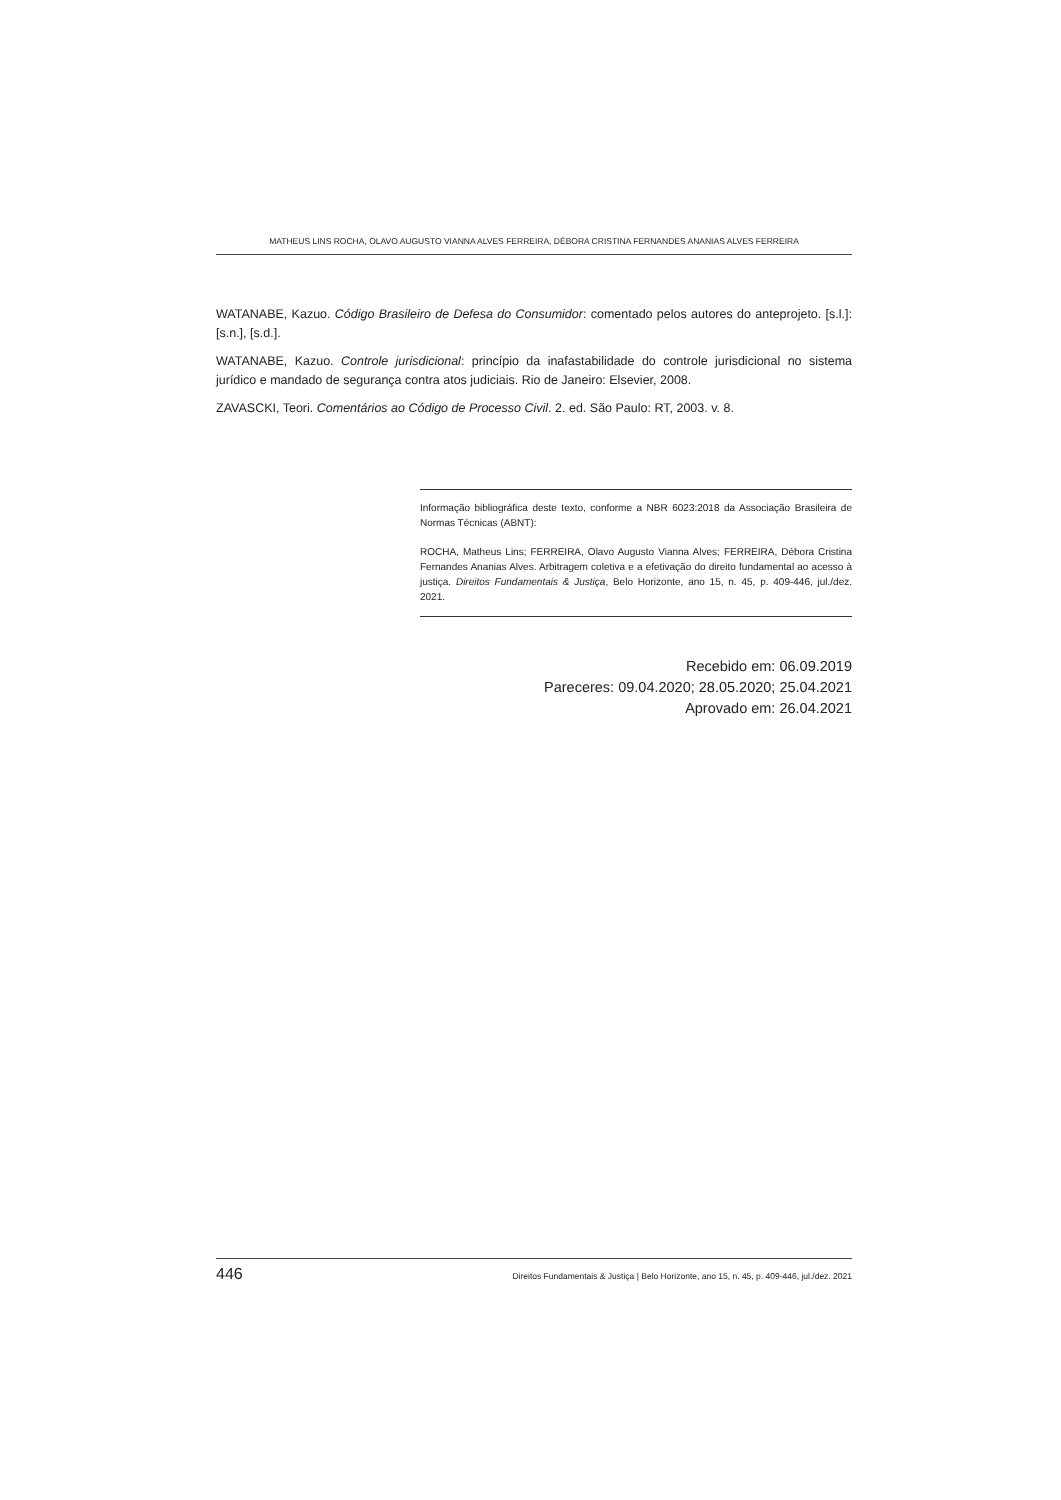MATHEUS LINS ROCHA, OLAVO AUGUSTO VIANNA ALVES FERREIRA, DÉBORA CRISTINA FERNANDES ANANIAS ALVES FERREIRA
WATANABE, Kazuo. Código Brasileiro de Defesa do Consumidor: comentado pelos autores do anteprojeto. [s.l.]: [s.n.], [s.d.].
WATANABE, Kazuo. Controle jurisdicional: princípio da inafastabilidade do controle jurisdicional no sistema jurídico e mandado de segurança contra atos judiciais. Rio de Janeiro: Elsevier, 2008.
ZAVASCKI, Teori. Comentários ao Código de Processo Civil. 2. ed. São Paulo: RT, 2003. v. 8.
Informação bibliográfica deste texto, conforme a NBR 6023:2018 da Associação Brasileira de Normas Técnicas (ABNT):
ROCHA, Matheus Lins; FERREIRA, Olavo Augusto Vianna Alves; FERREIRA, Débora Cristina Fernandes Ananias Alves. Arbitragem coletiva e a efetivação do direito fundamental ao acesso à justiça. Direitos Fundamentais & Justiça, Belo Horizonte, ano 15, n. 45, p. 409-446, jul./dez. 2021.
Recebido em: 06.09.2019
Pareceres: 09.04.2020; 28.05.2020; 25.04.2021
Aprovado em: 26.04.2021
446 Direitos Fundamentais & Justiça | Belo Horizonte, ano 15, n. 45, p. 409-446, jul./dez. 2021